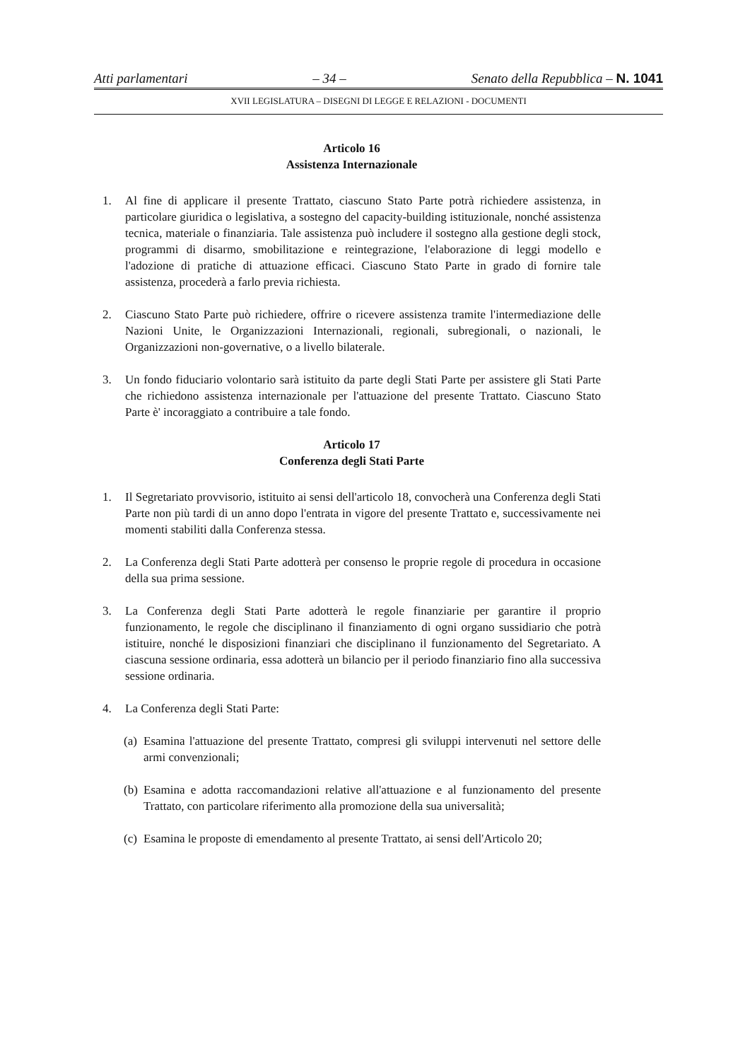Atti parlamentari – 34 – Senato della Repubblica – N. 1041
XVII LEGISLATURA – DISEGNI DI LEGGE E RELAZIONI - DOCUMENTI
Articolo 16
Assistenza Internazionale
1. Al fine di applicare il presente Trattato, ciascuno Stato Parte potrà richiedere assistenza, in particolare giuridica o legislativa, a sostegno del capacity-building istituzionale, nonché assistenza tecnica, materiale o finanziaria. Tale assistenza può includere il sostegno alla gestione degli stock, programmi di disarmo, smobilitazione e reintegrazione, l'elaborazione di leggi modello e l'adozione di pratiche di attuazione efficaci. Ciascuno Stato Parte in grado di fornire tale assistenza, procederà a farlo previa richiesta.
2. Ciascuno Stato Parte può richiedere, offrire o ricevere assistenza tramite l'intermediazione delle Nazioni Unite, le Organizzazioni Internazionali, regionali, subregionali, o nazionali, le Organizzazioni non-governative, o a livello bilaterale.
3. Un fondo fiduciario volontario sarà istituito da parte degli Stati Parte per assistere gli Stati Parte che richiedono assistenza internazionale per l'attuazione del presente Trattato. Ciascuno Stato Parte è' incoraggiato a contribuire a tale fondo.
Articolo 17
Conferenza degli Stati Parte
1. Il Segretariato provvisorio, istituito ai sensi dell'articolo 18, convocherà una Conferenza degli Stati Parte non più tardi di un anno dopo l'entrata in vigore del presente Trattato e, successivamente nei momenti stabiliti dalla Conferenza stessa.
2. La Conferenza degli Stati Parte adotterà per consenso le proprie regole di procedura in occasione della sua prima sessione.
3. La Conferenza degli Stati Parte adotterà le regole finanziarie per garantire il proprio funzionamento, le regole che disciplinano il finanziamento di ogni organo sussidiario che potrà istituire, nonché le disposizioni finanziari che disciplinano il funzionamento del Segretariato. A ciascuna sessione ordinaria, essa adotterà un bilancio per il periodo finanziario fino alla successiva sessione ordinaria.
4. La Conferenza degli Stati Parte:
(a) Esamina l'attuazione del presente Trattato, compresi gli sviluppi intervenuti nel settore delle armi convenzionali;
(b) Esamina e adotta raccomandazioni relative all'attuazione e al funzionamento del presente Trattato, con particolare riferimento alla promozione della sua universalità;
(c) Esamina le proposte di emendamento al presente Trattato, ai sensi dell'Articolo 20;